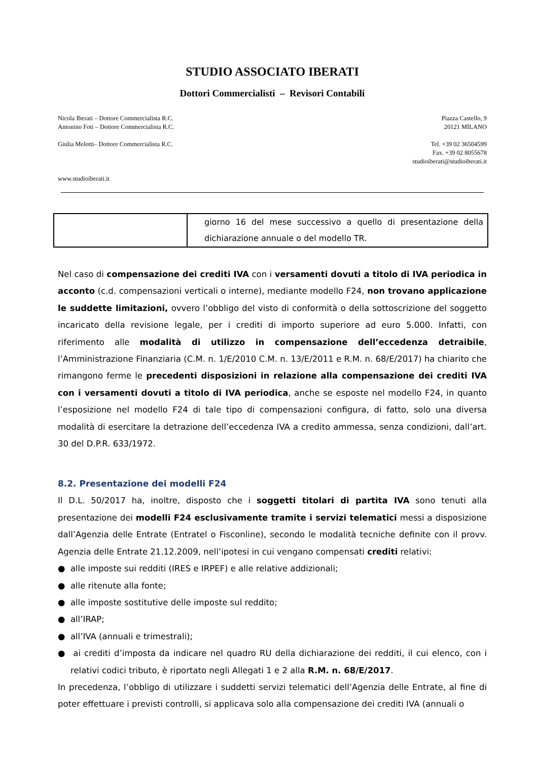STUDIO ASSOCIATO IBERATI
Dottori Commercialisti – Revisori Contabili
Nicola Iberati – Dottore Commercialista R.C.
Antonino Foti – Dottore Commercialista R.C.
Giulia Melotti– Dottore Commercialista R.C.
www.studioiberati.it
Piazza Castello, 9
20121 MILANO
Tel. +39 02 36504599
Fax. +39 02 8055678
studioiberati@studioiberati.it
| | giorno 16 del mese successivo a quello di presentazione della dichiarazione annuale o del modello TR. |
Nel caso di compensazione dei crediti IVA con i versamenti dovuti a titolo di IVA periodica in acconto (c.d. compensazioni verticali o interne), mediante modello F24, non trovano applicazione le suddette limitazioni, ovvero l’obbligo del visto di conformità o della sottoscrizione del soggetto incaricato della revisione legale, per i crediti di importo superiore ad euro 5.000. Infatti, con riferimento alle modalità di utilizzo in compensazione dell’eccedenza detraibile, l’Amministrazione Finanziaria (C.M. n. 1/E/2010 C.M. n. 13/E/2011 e R.M. n. 68/E/2017) ha chiarito che rimangono ferme le precedenti disposizioni in relazione alla compensazione dei crediti IVA con i versamenti dovuti a titolo di IVA periodica, anche se esposte nel modello F24, in quanto l’esposizione nel modello F24 di tale tipo di compensazioni configura, di fatto, solo una diversa modalità di esercitare la detrazione dell’eccedenza IVA a credito ammessa, senza condizioni, dall’art. 30 del D.P.R. 633/1972.
8.2. Presentazione dei modelli F24
Il D.L. 50/2017 ha, inoltre, disposto che i soggetti titolari di partita IVA sono tenuti alla presentazione dei modelli F24 esclusivamente tramite i servizi telematici messi a disposizione dall’Agenzia delle Entrate (Entratel o Fisconline), secondo le modalità tecniche definite con il provv. Agenzia delle Entrate 21.12.2009, nell’ipotesi in cui vengano compensati crediti relativi:
● alle imposte sui redditi (IRES e IRPEF) e alle relative addizionali;
● alle ritenute alla fonte;
● alle imposte sostitutive delle imposte sul reddito;
● all’IRAP;
● all’IVA (annuali e trimestrali);
● ai crediti d’imposta da indicare nel quadro RU della dichiarazione dei redditi, il cui elenco, con i relativi codici tributo, è riportato negli Allegati 1 e 2 alla R.M. n. 68/E/2017.
In precedenza, l’obbligo di utilizzare i suddetti servizi telematici dell’Agenzia delle Entrate, al fine di poter effettuare i previsti controlli, si applicava solo alla compensazione dei crediti IVA (annuali o